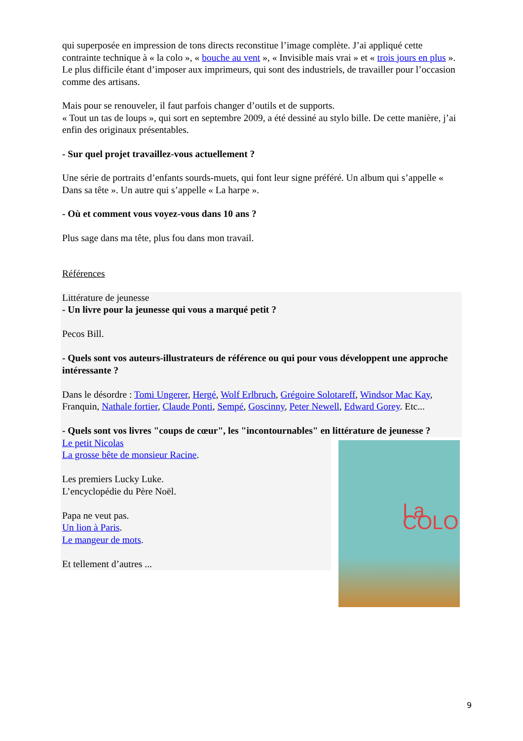qui superposée en impression de tons directs reconstitue l’image complète. J’ai appliqué cette contrainte technique à « la colo », « bouche au vent », « Invisible mais vrai » et « trois jours en plus ». Le plus difficile étant d’imposer aux imprimeurs, qui sont des industriels, de travailler pour l’occasion comme des artisans.
Mais pour se renouveler, il faut parfois changer d’outils et de supports.
« Tout un tas de loups », qui sort en septembre 2009, a été dessiné au stylo bille. De cette manière, j’ai enfin des originaux présentables.
- Sur quel projet travaillez-vous actuellement ?
Une série de portraits d’enfants sourds-muets, qui font leur signe préféré. Un album qui s’appelle « Dans sa tête ». Un autre qui s’appelle « La harpe ».
- Où et comment vous voyez-vous dans 10 ans ?
Plus sage dans ma tête, plus fou dans mon travail.
Références
Littérature de jeunesse
- Un livre pour la jeunesse qui vous a marqué petit ?
Pecos Bill.
- Quels sont vos auteurs-illustrateurs de référence ou qui pour vous développent une approche intéressante ?
Dans le désordre : Tomi Ungerer, Hergé, Wolf Erlbruch, Grégoire Solotareff, Windsor Mac Kay, Franquin, Nathale fortier, Claude Ponti, Sempé, Goscinny, Peter Newell, Edward Gorey. Etc...
- Quels sont vos livres "coups de cœur", les "incontournables" en littérature de jeunesse ?
La COLO
Le petit Nicolas
La grosse bête de monsieur Racine.
Les premiers Lucky Luke.
L’encyclopédie du Père Noël.
Papa ne veut pas.
Un lion à Paris.
Le mangeur de mots.
Et tellement d’autres ...
9